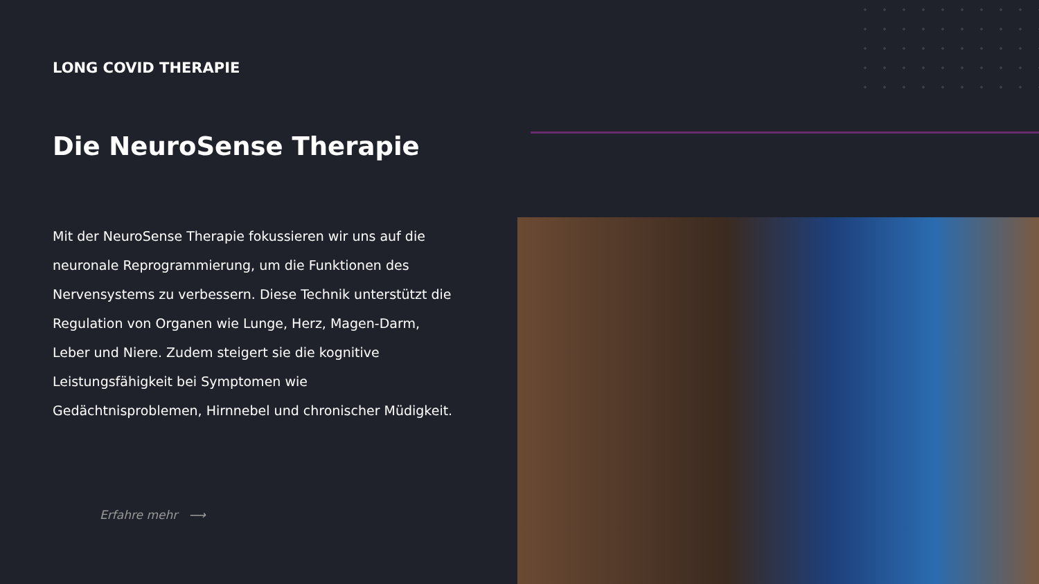LONG COVID THERAPIE
Die NeuroSense Therapie
Mit der NeuroSense Therapie fokussieren wir uns auf die neuronale Reprogrammierung, um die Funktionen des Nervensystems zu verbessern. Diese Technik unterstützt die Regulation von Organen wie Lunge, Herz, Magen-Darm, Leber und Niere. Zudem steigert sie die kognitive Leistungsfähigkeit bei Symptomen wie Gedächtnisproblemen, Hirnnebel und chronischer Müdigkeit.
Erfahre mehr ⟶